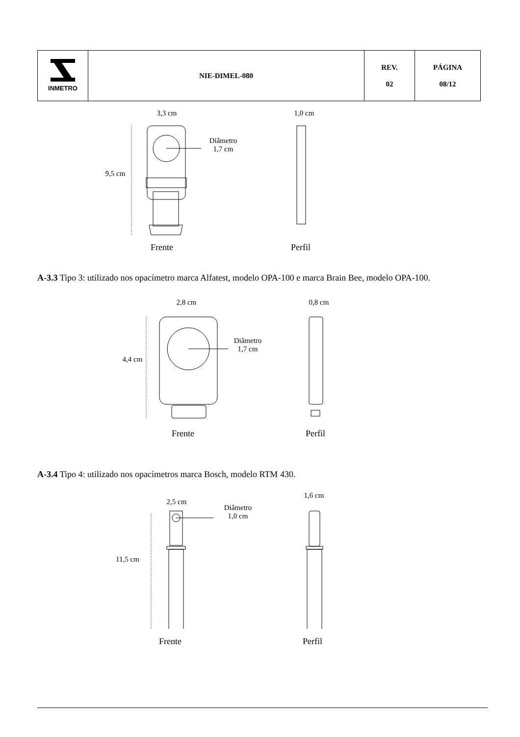| INMETRO | NIE-DIMEL-080 | REV. 02 | PÁGINA 08/12 |
3,3 cm 1,0 cm
Diâmetro
1,7 cm
9,5 cm
Frente Perfil
A-3.3 Tipo 3: utilizado nos opacímetro marca Alfatest, modelo OPA-100 e marca Brain Bee, modelo OPA-100.
2,8 cm 0,8 cm
Diâmetro
1,7 cm
4,4 cm
Frente Perfil
A-3.4 Tipo 4: utilizado nos opacímetros marca Bosch, modelo RTM 430.
2,5 cm
1,6 cm
Diâmetro
1,0 cm
11,5 cm
Frente Perfil